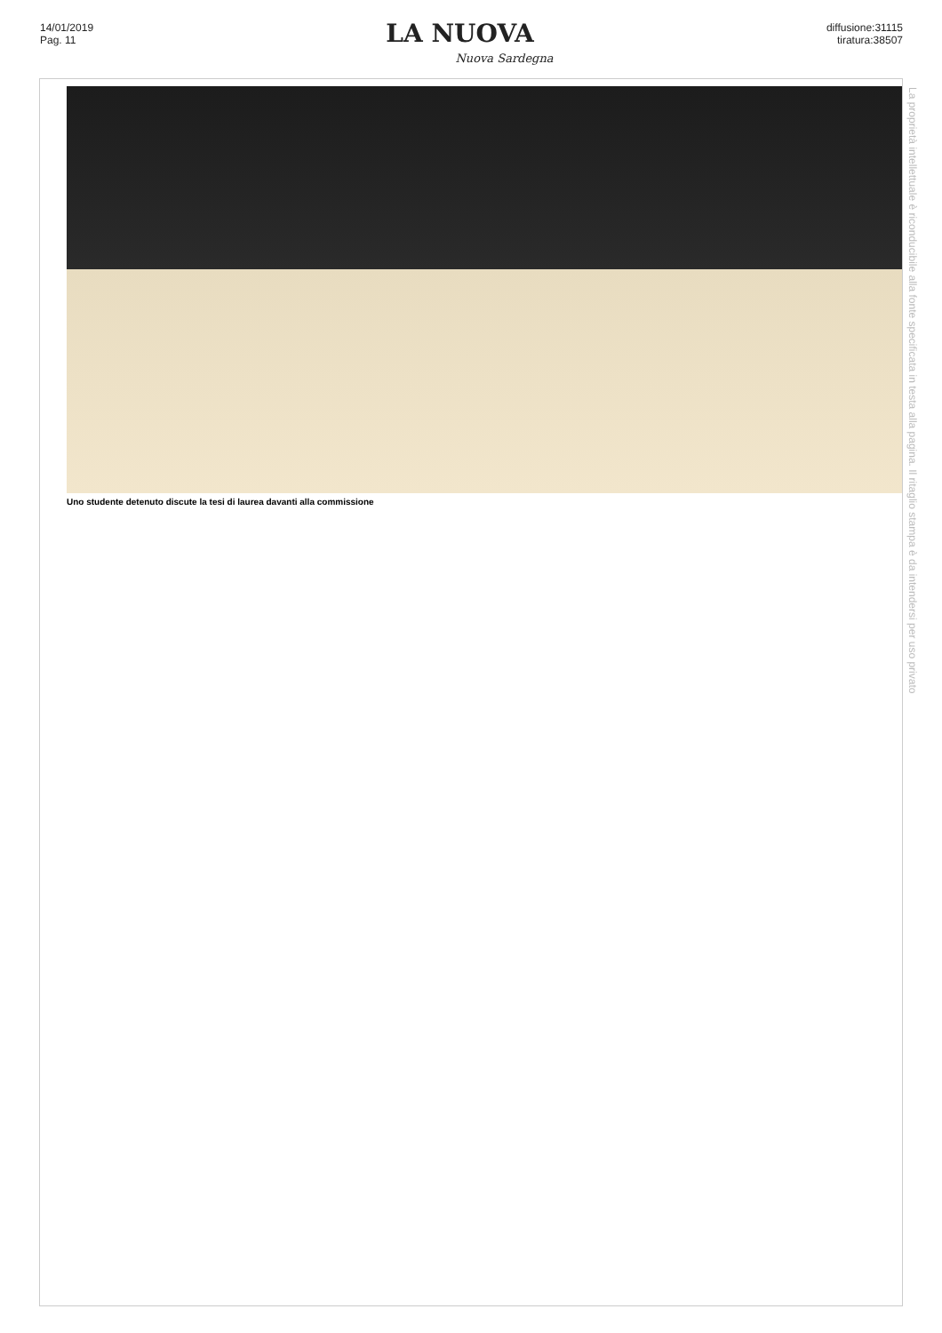14/01/2019
Pag. 11
LA NUOVA
Nuova Sardegna
diffusione:31115
tiratura:38507
Uno studente detenuto discute la tesi di laurea davanti alla commissione
La proprietà intellettuale è riconducibile alla fonte specificata in testa alla pagina. Il ritaglio stampa è da intendersi per uso privato